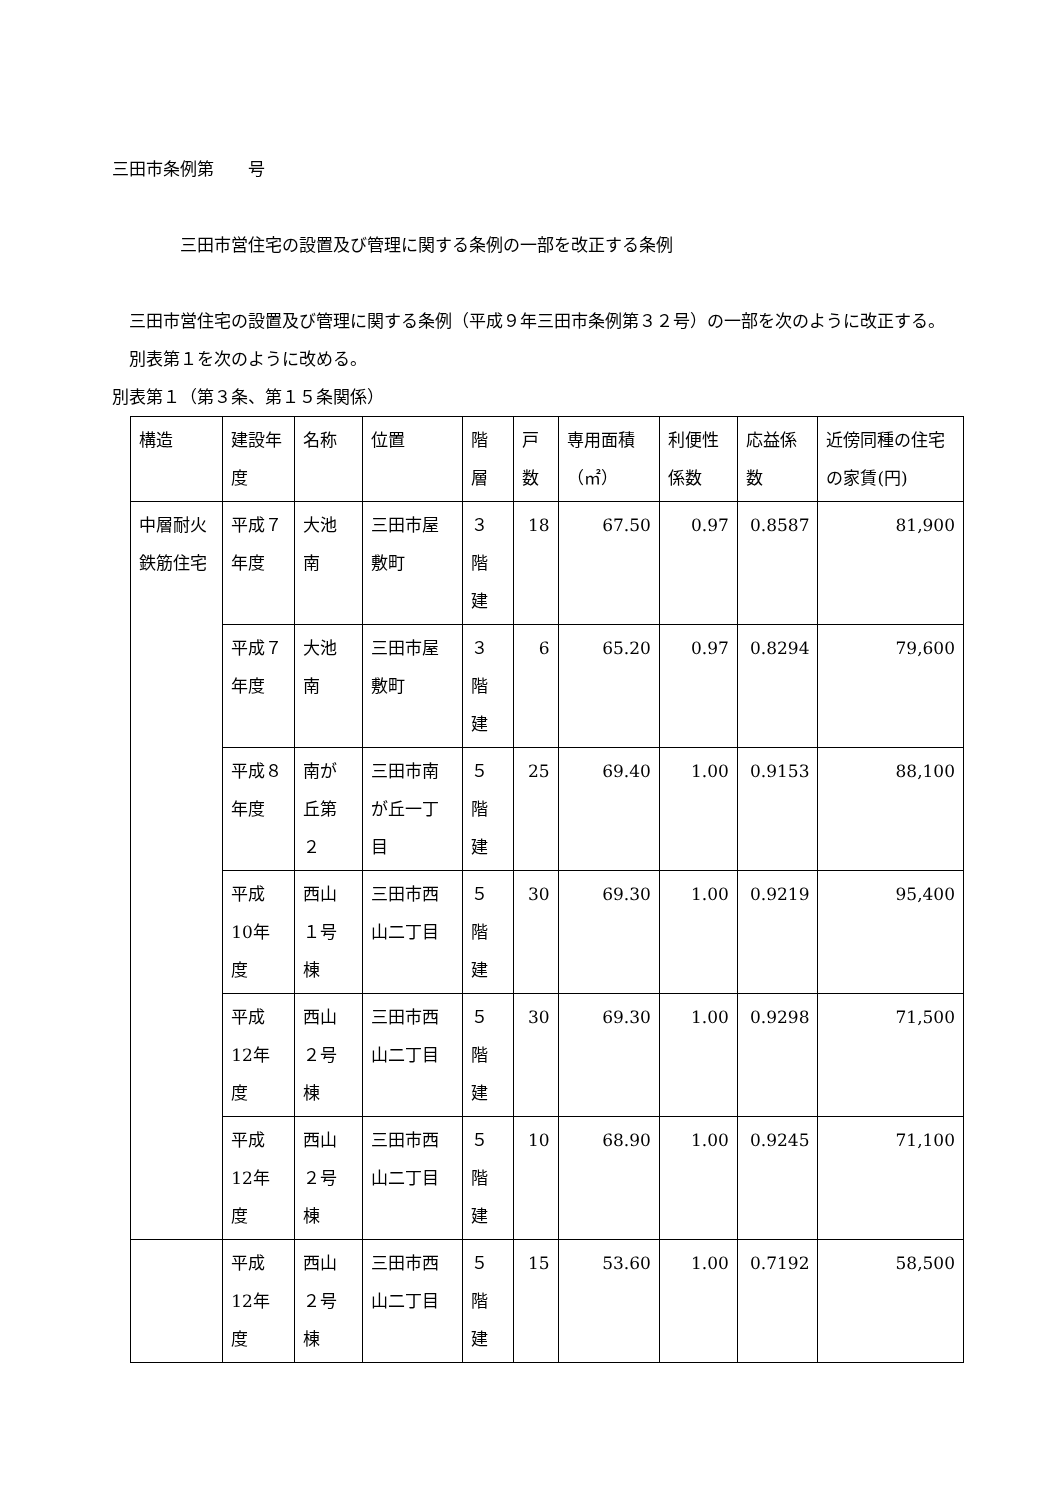三田市条例第　　号
三田市営住宅の設置及び管理に関する条例の一部を改正する条例
　三田市営住宅の設置及び管理に関する条例（平成９年三田市条例第３２号）の一部を次のように改正する。
　別表第１を次のように改める。
別表第１（第３条、第１５条関係）
| 構造 | 建設年度 | 名称 | 位置 | 階層 | 戸数 | 専用面積（㎡） | 利便性係数 | 応益係数 | 近傍同種の住宅の家賃(円) |
| --- | --- | --- | --- | --- | --- | --- | --- | --- | --- |
| 中層耐火鉄筋住宅 | 平成７年度 | 大池南 | 三田市屋敷町 | ３階建 | 18 | 67.50 | 0.97 | 0.8587 | 81,900 |
| | 平成７年度 | 大池南 | 三田市屋敷町 | ３階建 | 6 | 65.20 | 0.97 | 0.8294 | 79,600 |
| | 平成８年度 | 南が丘第２ | 三田市南が丘一丁目 | ５階建 | 25 | 69.40 | 1.00 | 0.9153 | 88,100 |
| | 平成10年度 | 西山１号棟 | 三田市西山二丁目 | ５階建 | 30 | 69.30 | 1.00 | 0.9219 | 95,400 |
| | 平成12年度 | 西山２号棟 | 三田市西山二丁目 | ５階建 | 30 | 69.30 | 1.00 | 0.9298 | 71,500 |
| | 平成12年度 | 西山２号棟 | 三田市西山二丁目 | ５階建 | 10 | 68.90 | 1.00 | 0.9245 | 71,100 |
| | 平成12年度 | 西山２号棟 | 三田市西山二丁目 | ５階建 | 15 | 53.60 | 1.00 | 0.7192 | 58,500 |